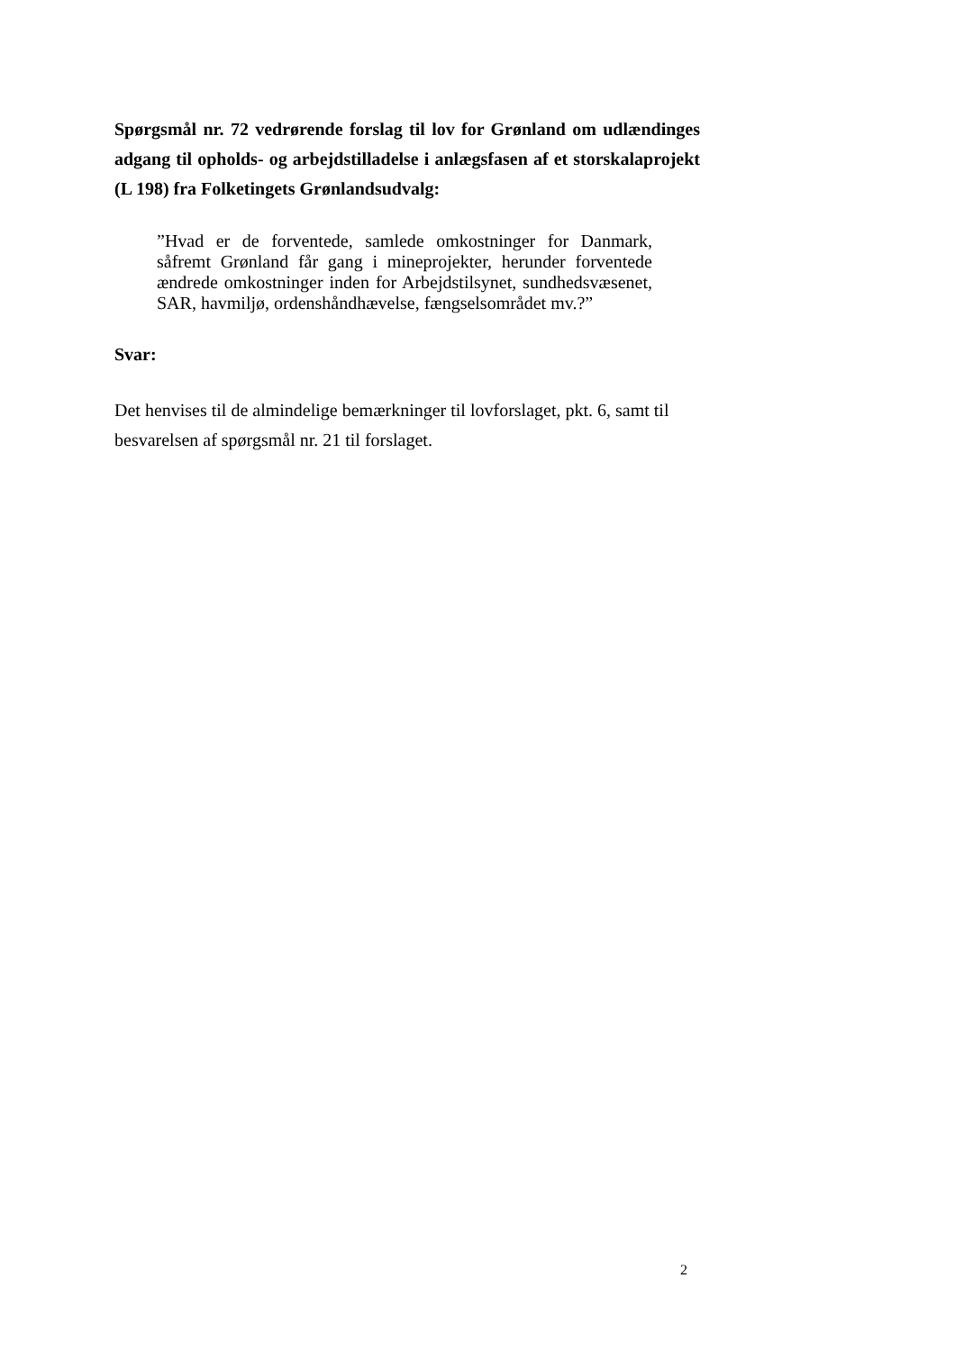Spørgsmål nr. 72 vedrørende forslag til lov for Grønland om udlændinges adgang til opholds- og arbejdstilladelse i anlægsfasen af et storskalaprojekt (L 198) fra Folketingets Grønlandsudvalg:
”Hvad er de forventede, samlede omkostninger for Danmark, såfremt Grønland får gang i mineprojekter, herunder forventede ændrede omkostninger inden for Arbejdstilsynet, sundhedsvæsenet, SAR, havmiljø, ordenshåndhævelse, fængselsområdet mv.?”
Svar:
Det henvises til de almindelige bemærkninger til lovforslaget, pkt. 6, samt til besvarelsen af spørgsmål nr. 21 til forslaget.
2